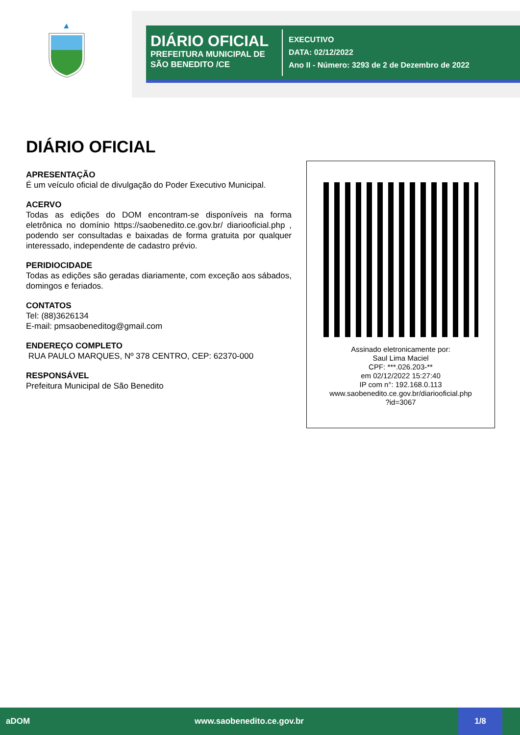DIÁRIO OFICIAL
PREFEITURA MUNICIPAL DE SÃO BENEDITO /CE
EXECUTIVO
DATA: 02/12/2022
Ano II - Número: 3293 de 2 de Dezembro de 2022
DIÁRIO OFICIAL
APRESENTAÇÃO
É um veículo oficial de divulgação do Poder Executivo Municipal.
ACERVO
Todas as edições do DOM encontram-se disponíveis na forma eletrônica no domínio https://saobenedito.ce.gov.br/ diariooficial.php , podendo ser consultadas e baixadas de forma gratuita por qualquer interessado, independente de cadastro prévio.
PERIDIOCIDADE
Todas as edições são geradas diariamente, com exceção aos sábados, domingos e feriados.
CONTATOS
Tel: (88)3626134
E-mail: pmsaobeneditog@gmail.com
ENDEREÇO COMPLETO
RUA PAULO MARQUES, Nº 378 CENTRO, CEP: 62370-000
RESPONSÁVEL
Prefeitura Municipal de São Benedito
Assinado eletronicamente por:
Saul Lima Maciel
CPF: ***.026.203-**
em 02/12/2022 15:27:40
IP com n°: 192.168.0.113
www.saobenedito.ce.gov.br/diariooficial.php
?id=3067
aDOM www.saobenedito.ce.gov.br 1/8